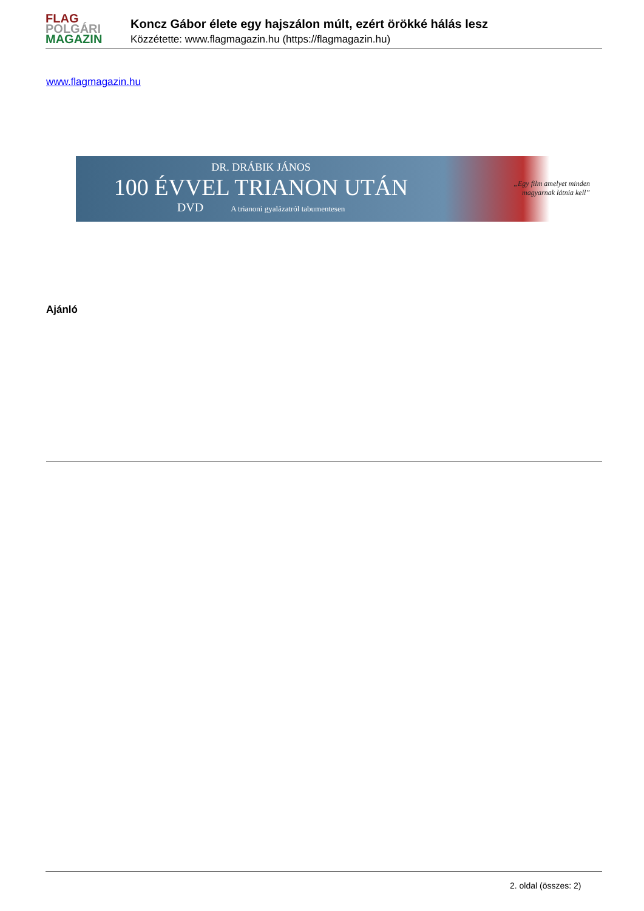FLAG
POLGÁRI
MAGAZIN
Koncz Gábor élete egy hajszálon múlt, ezért örökké hálás lesz
Közzétette: www.flagmagazin.hu (https://flagmagazin.hu)
www.flagmagazin.hu
DR. DRÁBIK JÁNOS
100 ÉVVEL TRIANON UTÁN
DVD A trianoni gyalázatról tabumentesen
„Egy film amelyet minden
magyarnak látnia kell”
Ajánló
2. oldal (összes: 2)